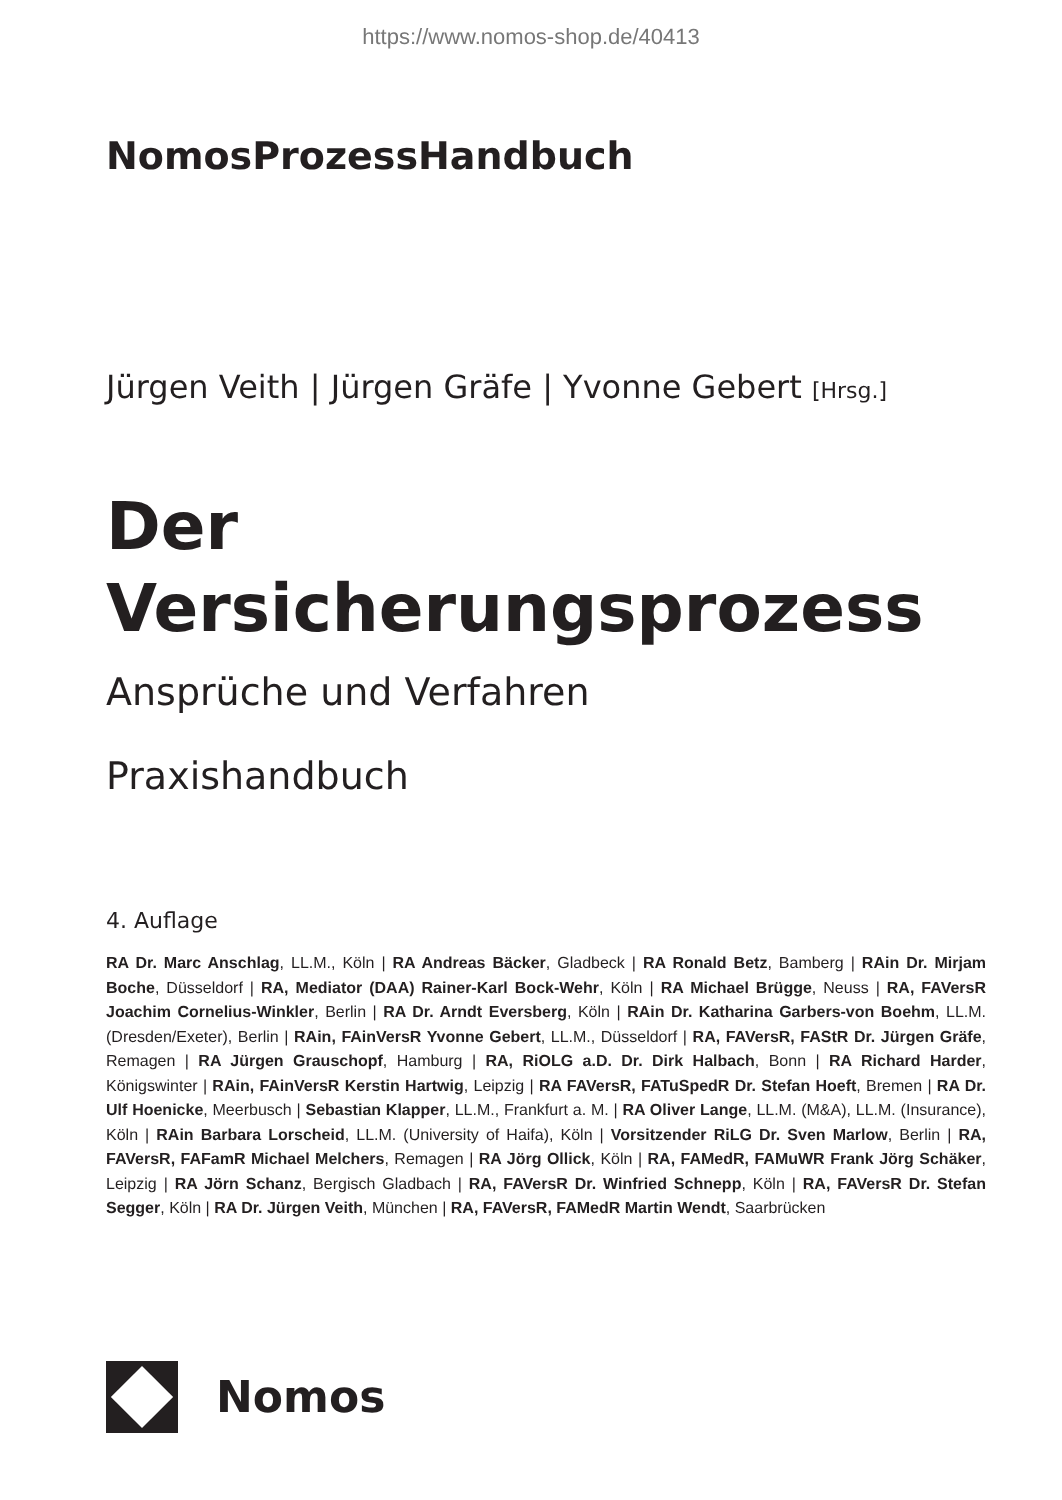https://www.nomos-shop.de/40413
NomosProzessHandbuch
Jürgen Veith | Jürgen Gräfe | Yvonne Gebert [Hrsg.]
Der
Versicherungsprozess
Ansprüche und Verfahren
Praxishandbuch
4. Auflage
RA Dr. Marc Anschlag, LL.M., Köln | RA Andreas Bäcker, Gladbeck | RA Ronald Betz, Bamberg | RAin Dr. Mirjam Boche, Düsseldorf | RA, Mediator (DAA) Rainer-Karl Bock-Wehr, Köln | RA Michael Brügge, Neuss | RA, FAVersR Joachim Cornelius-Winkler, Berlin | RA Dr. Arndt Eversberg, Köln | RAin Dr. Katharina Garbers-von Boehm, LL.M. (Dresden/Exeter), Berlin | RAin, FAinVersR Yvonne Gebert, LL.M., Düsseldorf | RA, FAVersR, FAStR Dr. Jürgen Gräfe, Remagen | RA Jürgen Grauschopf, Hamburg | RA, RiOLG a.D. Dr. Dirk Halbach, Bonn | RA Richard Harder, Königswinter | RAin, FAinVersR Kerstin Hartwig, Leipzig | RA FAVersR, FATuSpedR Dr. Stefan Hoeft, Bremen | RA Dr. Ulf Hoenicke, Meerbusch | Sebastian Klapper, LL.M., Frankfurt a. M. | RA Oliver Lange, LL.M. (M&A), LL.M. (Insurance), Köln | RAin Barbara Lorscheid, LL.M. (University of Haifa), Köln | Vorsitzender RiLG Dr. Sven Marlow, Berlin | RA, FAVersR, FAFamR Michael Melchers, Remagen | RA Jörg Ollick, Köln | RA, FAMedR, FAMuWR Frank Jörg Schäker, Leipzig | RA Jörn Schanz, Bergisch Gladbach | RA, FAVersR Dr. Winfried Schnepp, Köln | RA, FAVersR Dr. Stefan Segger, Köln | RA Dr. Jürgen Veith, München | RA, FAVersR, FAMedR Martin Wendt, Saarbrücken
Nomos